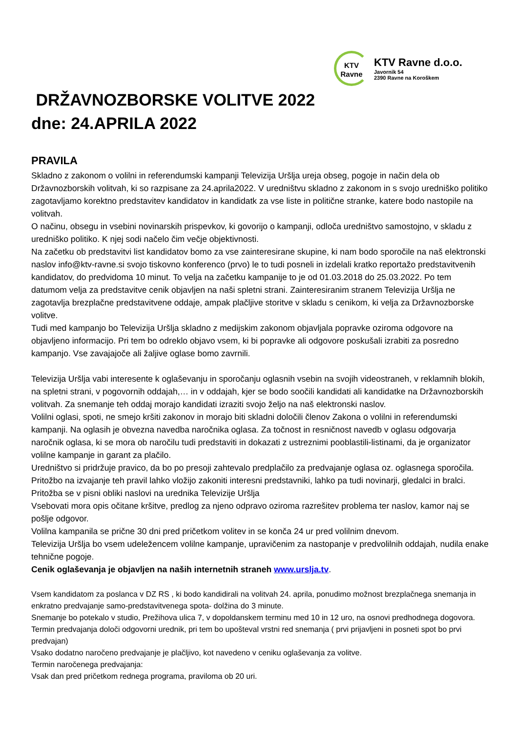KTV
Ravne
KTV Ravne d.o.o.
Javornik 54
2390 Ravne na Koroškem
DRŽAVNOZBORSKE VOLITVE 2022
dne: 24.APRILA 2022
PRAVILA
Skladno z zakonom o volilni in referendumski kampanji Televizija Uršlja ureja obseg, pogoje in način dela ob Državnozborskih volitvah, ki so razpisane za 24.aprila2022. V uredništvu skladno z zakonom in s svojo uredniško politiko zagotavljamo korektno predstavitev kandidatov in kandidatk za vse liste in politične stranke, katere bodo nastopile na volitvah.
O načinu, obsegu in vsebini novinarskih prispevkov, ki govorijo o kampanji, odloča uredništvo samostojno, v skladu z uredniško politiko. K njej sodi načelo čim večje objektivnosti.
Na začetku ob predstavitvi list kandidatov bomo za vse zainteresirane skupine, ki nam bodo sporočile na naš elektronski naslov info@ktv-ravne.si svojo tiskovno konferenco (prvo) le to tudi posneli in izdelali kratko reportažo predstavitvenih kandidatov, do predvidoma 10 minut. To velja na začetku kampanije to je od 01.03.2018 do 25.03.2022. Po tem datumom velja za predstavitve cenik objavljen na naši spletni strani. Zainteresiranim stranem Televizija Uršlja ne zagotavlja brezplačne predstavitvene oddaje, ampak plačljive storitve v skladu s cenikom, ki velja za Državnozborske volitve.
Tudi med kampanjo bo Televizija Uršlja skladno z medijskim zakonom objavljala popravke oziroma odgovore na objavljeno informacijo. Pri tem bo odreklo objavo vsem, ki bi popravke ali odgovore poskušali izrabiti za posredno kampanjo. Vse zavajajoče ali žaljive oglase bomo zavrnili.
Televizija Uršlja vabi interesente k oglaševanju in sporočanju oglasnih vsebin na svojih videostraneh, v reklamnih blokih, na spletni strani, v pogovornih oddajah,… in v oddajah, kjer se bodo soočili kandidati ali kandidatke na Državnozborskih volitvah. Za snemanje teh oddaj morajo kandidati izraziti svojo željo na naš elektronski naslov.
Volilni oglasi, spoti, ne smejo kršiti zakonov in morajo biti skladni določili členov Zakona o volilni in referendumski kampanji. Na oglasih je obvezna navedba naročnika oglasa. Za točnost in resničnost navedb v oglasu odgovarja naročnik oglasa, ki se mora ob naročilu tudi predstaviti in dokazati z ustreznimi pooblastili-listinami, da je organizator volilne kampanje in garant za plačilo.
Uredništvo si pridržuje pravico, da bo po presoji zahtevalo predplačilo za predvajanje oglasa oz. oglasnega sporočila.
Pritožbo na izvajanje teh pravil lahko vložijo zakoniti interesni predstavniki, lahko pa tudi novinarji, gledalci in bralci. Pritožba se v pisni obliki naslovi na urednika Televizije Uršlja
Vsebovati mora opis očitane kršitve, predlog za njeno odpravo oziroma razrešitev problema ter naslov, kamor naj se pošlje odgovor.
Volilna kampanila se prične 30 dni pred pričetkom volitev in se konča 24 ur pred volilnim dnevom.
Televizija Uršlja bo vsem udeležencem volilne kampanje, upravičenim za nastopanje v predvolilnih oddajah, nudila enake tehnične pogoje.
Cenik oglaševanja je objavljen na naših internetnih straneh www.urslja.tv.
Vsem kandidatom za poslanca v DZ RS , ki bodo kandidirali na volitvah 24. aprila, ponudimo možnost brezplačnega snemanja in enkratno predvajanje samo-predstavitvenega spota- dolžina do 3 minute.
Snemanje bo potekalo v studio, Prežihova ulica 7, v dopoldanskem terminu med 10 in 12 uro, na osnovi predhodnega dogovora.
Termin predvajanja določi odgovorni urednik, pri tem bo upošteval vrstni red snemanja ( prvi prijavljeni in posneti spot bo prvi predvajan)
Vsako dodatno naročeno predvajanje je plačljivo, kot navedeno v ceniku oglaševanja za volitve.
Termin naročenega predvajanja:
Vsak dan pred pričetkom rednega programa, praviloma ob 20 uri.